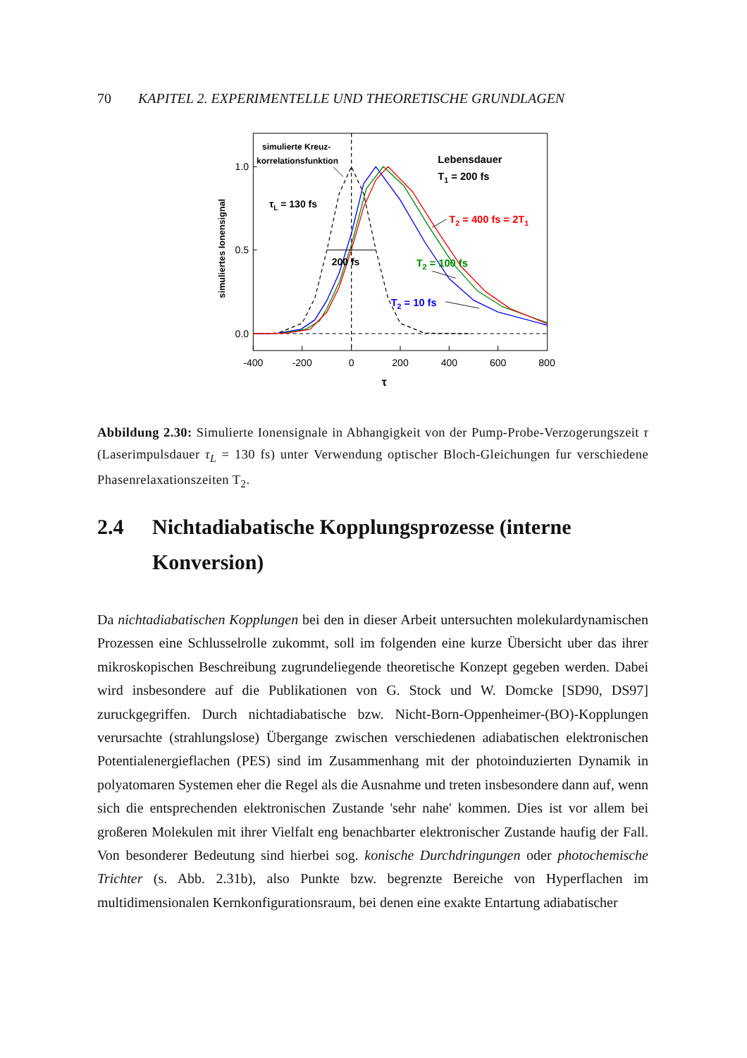70 KAPITEL 2. EXPERIMENTELLE UND THEORETISCHE GRUNDLAGEN
-400
-200
0
200
400
600
800
0.0
0.5
1.0
τ
simuliertes Ionensignal
simulierte Kreuz-
korrelationsfunktion
τL = 130 fs
200 fs
Lebensdauer
T1 = 200 fs
T2 = 400 fs = 2T1
T2 = 100 fs
T2 = 10 fs
Abbildung 2.30: Simulierte Ionensignale in Abhangigkeit von der Pump-Probe-Verzogerungszeit τ (Laserimpulsdauer τ<sub>L</sub> = 130 fs) unter Verwendung optischer Bloch-Gleichungen fur verschiedene Phasenrelaxationszeiten T<sub>2</sub>.
2.4 Nichtadiabatische Kopplungsprozesse (interne Konversion)
Da nichtadiabatischen Kopplungen bei den in dieser Arbeit untersuchten molekulardynamischen Prozessen eine Schlusselrolle zukommt, soll im folgenden eine kurze Übersicht uber das ihrer mikroskopischen Beschreibung zugrundeliegende theoretische Konzept gegeben werden. Dabei wird insbesondere auf die Publikationen von G. Stock und W. Domcke [SD90, DS97] zuruckgegriffen. Durch nichtadiabatische bzw. Nicht-Born-Oppenheimer-(BO)-Kopplungen verursachte (strahlungslose) Übergange zwischen verschiedenen adiabatischen elektronischen Potentialenergieflachen (PES) sind im Zusammenhang mit der photoinduzierten Dynamik in polyatomaren Systemen eher die Regel als die Ausnahme und treten insbesondere dann auf, wenn sich die entsprechenden elektronischen Zustande 'sehr nahe' kommen. Dies ist vor allem bei großeren Molekulen mit ihrer Vielfalt eng benachbarter elektronischer Zustande haufig der Fall. Von besonderer Bedeutung sind hierbei sog. konische Durchdringungen oder photochemische Trichter (s. Abb. 2.31b), also Punkte bzw. begrenzte Bereiche von Hyperflachen im multidimensionalen Kernkonfigurationsraum, bei denen eine exakte Entartung adiabatischer